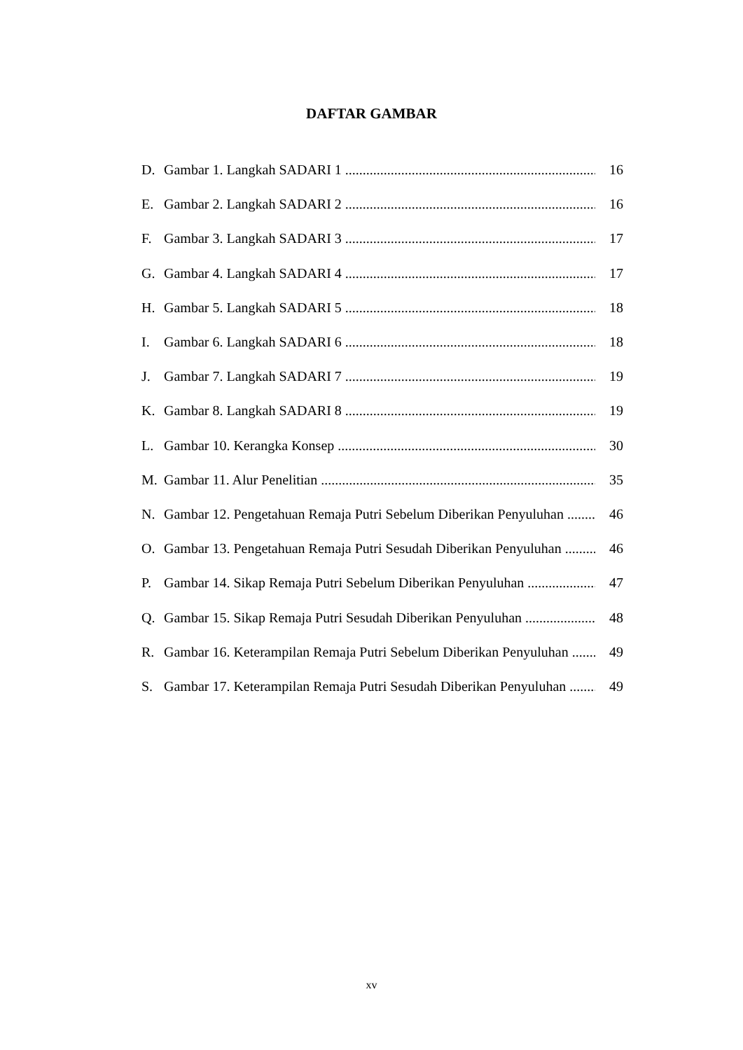DAFTAR GAMBAR
D. Gambar 1. Langkah SADARI 1 16
E. Gambar 2. Langkah SADARI 2 16
F. Gambar 3. Langkah SADARI 3 17
G. Gambar 4. Langkah SADARI 4 17
H. Gambar 5. Langkah SADARI 5 18
I. Gambar 6. Langkah SADARI 6 18
J. Gambar 7. Langkah SADARI 7 19
K. Gambar 8. Langkah SADARI 8 19
L. Gambar 10. Kerangka Konsep 30
M. Gambar 11. Alur Penelitian 35
N. Gambar 12. Pengetahuan Remaja Putri Sebelum Diberikan Penyuluhan 46
O. Gambar 13. Pengetahuan Remaja Putri Sesudah Diberikan Penyuluhan 46
P. Gambar 14. Sikap Remaja Putri Sebelum Diberikan Penyuluhan 47
Q. Gambar 15. Sikap Remaja Putri Sesudah Diberikan Penyuluhan 48
R. Gambar 16. Keterampilan Remaja Putri Sebelum Diberikan Penyuluhan 49
S. Gambar 17. Keterampilan Remaja Putri Sesudah Diberikan Penyuluhan 49
xv